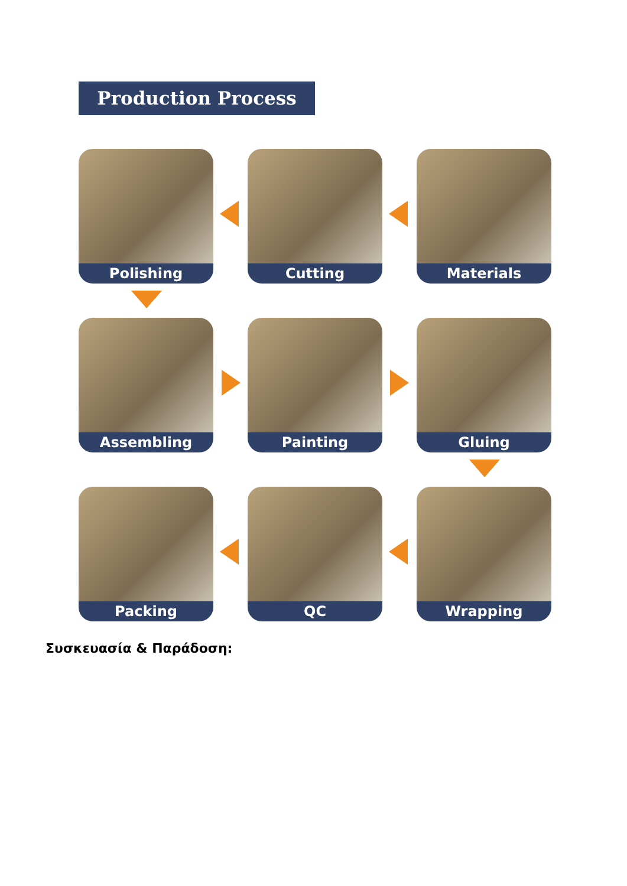Production Process
Polishing
Cutting
Materials
Assembling
Painting
Gluing
Packing
QC
Wrapping
Συσκευασία & Παράδοση: